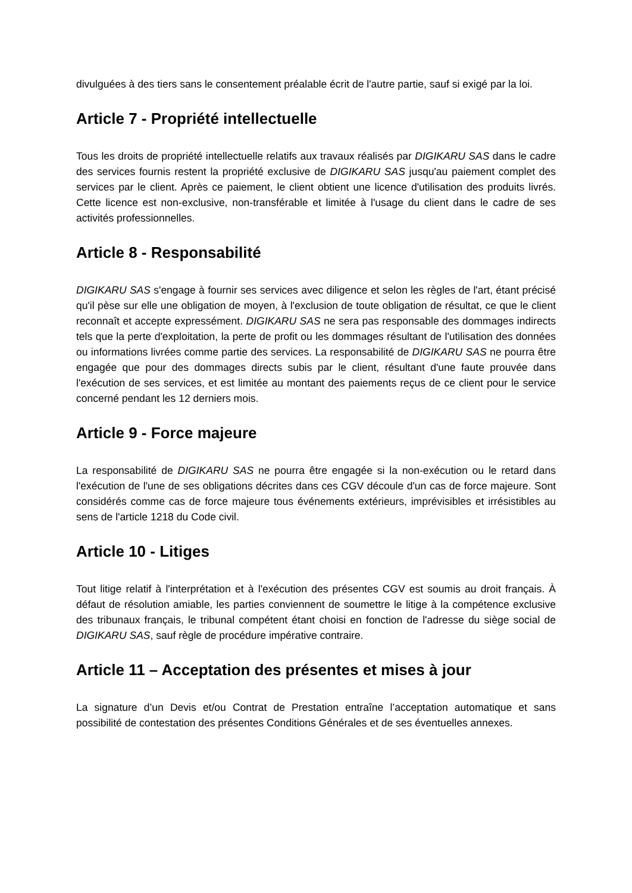divulguées à des tiers sans le consentement préalable écrit de l'autre partie, sauf si exigé par la loi.
Article 7 - Propriété intellectuelle
Tous les droits de propriété intellectuelle relatifs aux travaux réalisés par DIGIKARU SAS dans le cadre des services fournis restent la propriété exclusive de DIGIKARU SAS jusqu'au paiement complet des services par le client. Après ce paiement, le client obtient une licence d'utilisation des produits livrés. Cette licence est non-exclusive, non-transférable et limitée à l'usage du client dans le cadre de ses activités professionnelles.
Article 8 - Responsabilité
DIGIKARU SAS s'engage à fournir ses services avec diligence et selon les règles de l'art, étant précisé qu'il pèse sur elle une obligation de moyen, à l'exclusion de toute obligation de résultat, ce que le client reconnaît et accepte expressément. DIGIKARU SAS ne sera pas responsable des dommages indirects tels que la perte d'exploitation, la perte de profit ou les dommages résultant de l'utilisation des données ou informations livrées comme partie des services. La responsabilité de DIGIKARU SAS ne pourra être engagée que pour des dommages directs subis par le client, résultant d'une faute prouvée dans l'exécution de ses services, et est limitée au montant des paiements reçus de ce client pour le service concerné pendant les 12 derniers mois.
Article 9 - Force majeure
La responsabilité de DIGIKARU SAS ne pourra être engagée si la non-exécution ou le retard dans l'exécution de l'une de ses obligations décrites dans ces CGV découle d'un cas de force majeure. Sont considérés comme cas de force majeure tous événements extérieurs, imprévisibles et irrésistibles au sens de l'article 1218 du Code civil.
Article 10 - Litiges
Tout litige relatif à l'interprétation et à l'exécution des présentes CGV est soumis au droit français. À défaut de résolution amiable, les parties conviennent de soumettre le litige à la compétence exclusive des tribunaux français, le tribunal compétent étant choisi en fonction de l'adresse du siège social de DIGIKARU SAS, sauf règle de procédure impérative contraire.
Article 11 – Acceptation des présentes et mises à jour
La signature d’un Devis et/ou Contrat de Prestation entraîne l’acceptation automatique et sans possibilité de contestation des présentes Conditions Générales et de ses éventuelles annexes.